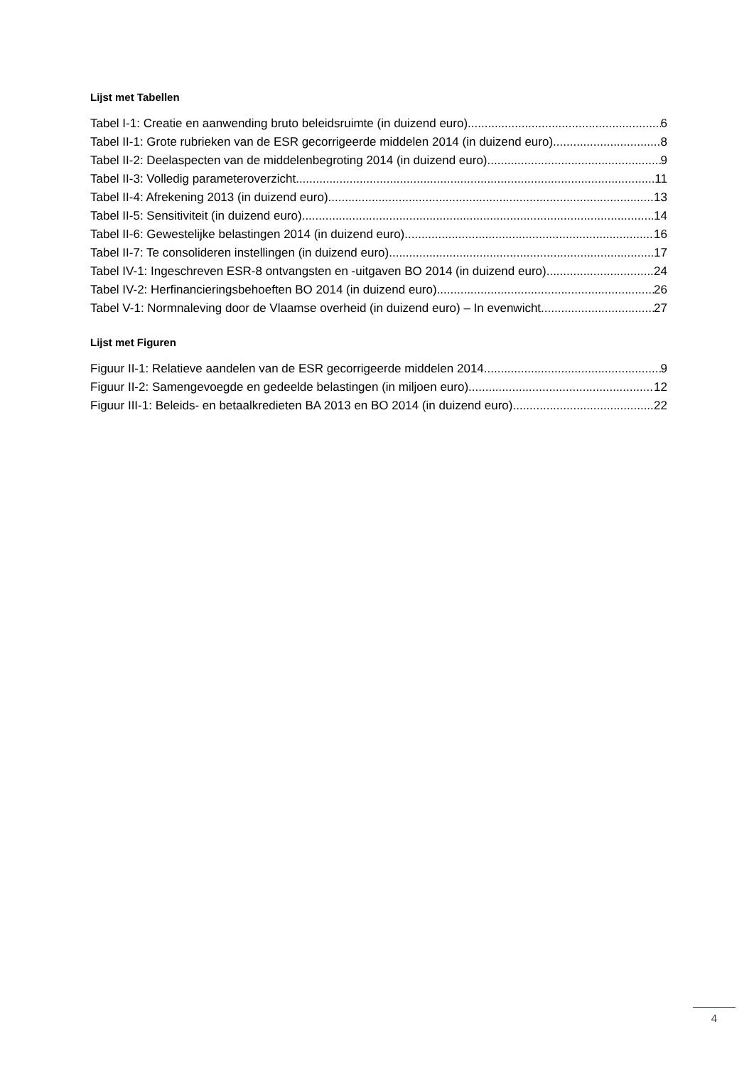Lijst met Tabellen
Tabel I-1: Creatie en aanwending bruto beleidsruimte (in duizend euro) 6
Tabel II-1: Grote rubrieken van de ESR gecorrigeerde middelen 2014 (in duizend euro) 8
Tabel II-2: Deelaspecten van de middelenbegroting 2014 (in duizend euro) 9
Tabel II-3: Volledig parameteroverzicht 11
Tabel II-4: Afrekening 2013 (in duizend euro) 13
Tabel II-5: Sensitiviteit (in duizend euro) 14
Tabel II-6: Gewestelijke belastingen 2014 (in duizend euro) 16
Tabel II-7: Te consolideren instellingen (in duizend euro) 17
Tabel IV-1: Ingeschreven ESR-8 ontvangsten en -uitgaven BO 2014 (in duizend euro) 24
Tabel IV-2: Herfinancieringsbehoeften BO 2014 (in duizend euro) 26
Tabel V-1: Normnaleving door de Vlaamse overheid (in duizend euro) – In evenwicht 27
Lijst met Figuren
Figuur II-1: Relatieve aandelen van de ESR gecorrigeerde middelen 2014 9
Figuur II-2: Samengevoegde en gedeelde belastingen (in miljoen euro) 12
Figuur III-1: Beleids- en betaalkredieten BA 2013 en BO 2014 (in duizend euro) 22
4